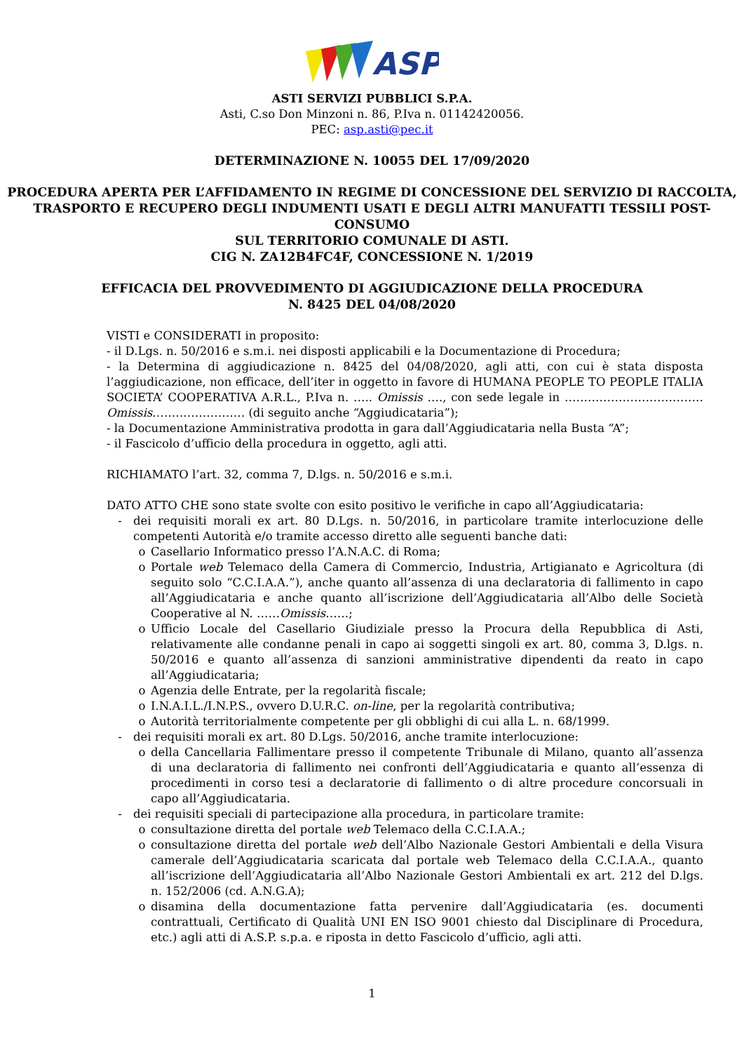ASP
ASTI SERVIZI PUBBLICI S.P.A.
Asti, C.so Don Minzoni n. 86, P.Iva n. 01142420056.
PEC: asp.asti@pec.it
DETERMINAZIONE N. 10055 DEL 17/09/2020
PROCEDURA APERTA PER L’AFFIDAMENTO IN REGIME DI CONCESSIONE DEL SERVIZIO DI RACCOLTA, TRASPORTO E RECUPERO DEGLI INDUMENTI USATI E DEGLI ALTRI MANUFATTI TESSILI POST-CONSUMO
SUL TERRITORIO COMUNALE DI ASTI.
CIG N. ZA12B4FC4F, CONCESSIONE N. 1/2019
EFFICACIA DEL PROVVEDIMENTO DI AGGIUDICAZIONE DELLA PROCEDURA
N. 8425 DEL 04/08/2020
VISTI e CONSIDERATI in proposito:
- il D.Lgs. n. 50/2016 e s.m.i. nei disposti applicabili e la Documentazione di Procedura;
- la Determina di aggiudicazione n. 8425 del 04/08/2020, agli atti, con cui è stata disposta l’aggiudicazione, non efficace, dell’iter in oggetto in favore di HUMANA PEOPLE TO PEOPLE ITALIA SOCIETA’ COOPERATIVA A.R.L., P.Iva n. ….. Omissis …., con sede legale in ………………………………Omissis…………………… (di seguito anche “Aggiudicataria”);
- la Documentazione Amministrativa prodotta in gara dall’Aggiudicataria nella Busta “A”;
- il Fascicolo d’ufficio della procedura in oggetto, agli atti.
RICHIAMATO l’art. 32, comma 7, D.lgs. n. 50/2016 e s.m.i.
DATO ATTO CHE sono state svolte con esito positivo le verifiche in capo all’Aggiudicataria:
- dei requisiti morali ex art. 80 D.Lgs. n. 50/2016, in particolare tramite interlocuzione delle competenti Autorità e/o tramite accesso diretto alle seguenti banche dati:
o Casellario Informatico presso l’A.N.A.C. di Roma;
o Portale web Telemaco della Camera di Commercio, Industria, Artigianato e Agricoltura (di seguito solo “C.C.I.A.A.”), anche quanto all’assenza di una declaratoria di fallimento in capo all’Aggiudicataria e anche quanto all’iscrizione dell’Aggiudicataria all’Albo delle Società Cooperative al N. ……Omissis……;
o Ufficio Locale del Casellario Giudiziale presso la Procura della Repubblica di Asti, relativamente alle condanne penali in capo ai soggetti singoli ex art. 80, comma 3, D.lgs. n. 50/2016 e quanto all’assenza di sanzioni amministrative dipendenti da reato in capo all’Aggiudicataria;
o Agenzia delle Entrate, per la regolarità fiscale;
o I.N.A.I.L./I.N.P.S., ovvero D.U.R.C. on-line, per la regolarità contributiva;
o Autorità territorialmente competente per gli obblighi di cui alla L. n. 68/1999.
- dei requisiti morali ex art. 80 D.Lgs. 50/2016, anche tramite interlocuzione:
o della Cancellaria Fallimentare presso il competente Tribunale di Milano, quanto all’assenza di una declaratoria di fallimento nei confronti dell’Aggiudicataria e quanto all’essenza di procedimenti in corso tesi a declaratorie di fallimento o di altre procedure concorsuali in capo all’Aggiudicataria.
- dei requisiti speciali di partecipazione alla procedura, in particolare tramite:
o consultazione diretta del portale web Telemaco della C.C.I.A.A.;
o consultazione diretta del portale web dell’Albo Nazionale Gestori Ambientali e della Visura camerale dell’Aggiudicataria scaricata dal portale web Telemaco della C.C.I.A.A., quanto all’iscrizione dell’Aggiudicataria all’Albo Nazionale Gestori Ambientali ex art. 212 del D.lgs. n. 152/2006 (cd. A.N.G.A);
o disamina della documentazione fatta pervenire dall’Aggiudicataria (es. documenti contrattuali, Certificato di Qualità UNI EN ISO 9001 chiesto dal Disciplinare di Procedura, etc.) agli atti di A.S.P. s.p.a. e riposta in detto Fascicolo d’ufficio, agli atti.
1